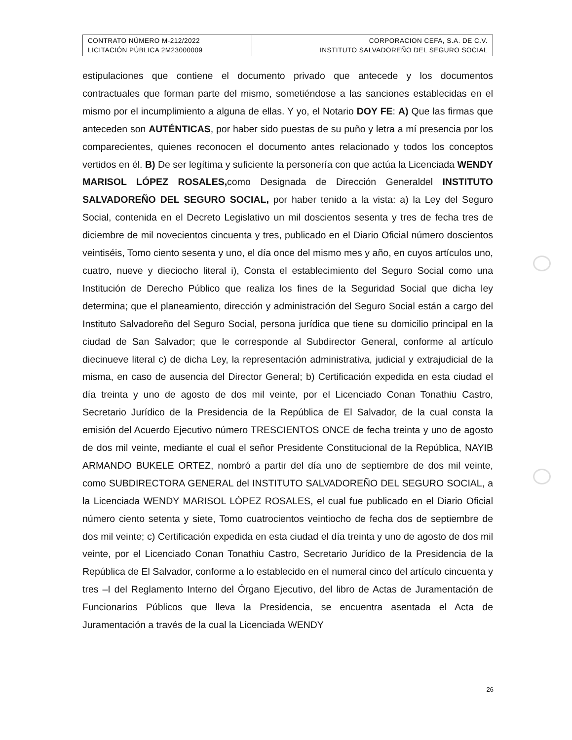| CONTRATO NÚMERO M-212/2022 LICITACIÓN PÚBLICA 2M23000009 | CORPORACION CEFA, S.A. DE C.V. INSTITUTO SALVADOREÑO DEL SEGURO SOCIAL |
estipulaciones que contiene el documento privado que antecede y los documentos contractuales que forman parte del mismo, sometiéndose a las sanciones establecidas en el mismo por el incumplimiento a alguna de ellas. Y yo, el Notario DOY FE: A) Que las firmas que anteceden son AUTÉNTICAS, por haber sido puestas de su puño y letra a mí presencia por los comparecientes, quienes reconocen el documento antes relacionado y todos los conceptos vertidos en él. B) De ser legítima y suficiente la personería con que actúa la Licenciada WENDY MARISOL LÓPEZ ROSALES, como Designada de Dirección Generaldel INSTITUTO SALVADOREÑO DEL SEGURO SOCIAL, por haber tenido a la vista: a) la Ley del Seguro Social, contenida en el Decreto Legislativo un mil doscientos sesenta y tres de fecha tres de diciembre de mil novecientos cincuenta y tres, publicado en el Diario Oficial número doscientos veintiséis, Tomo ciento sesenta y uno, el día once del mismo mes y año, en cuyos artículos uno, cuatro, nueve y dieciocho literal i), Consta el establecimiento del Seguro Social como una Institución de Derecho Público que realiza los fines de la Seguridad Social que dicha ley determina; que el planeamiento, dirección y administración del Seguro Social están a cargo del Instituto Salvadoreño del Seguro Social, persona jurídica que tiene su domicilio principal en la ciudad de San Salvador; que le corresponde al Subdirector General, conforme al artículo diecinueve literal c) de dicha Ley, la representación administrativa, judicial y extrajudicial de la misma, en caso de ausencia del Director General; b) Certificación expedida en esta ciudad el día treinta y uno de agosto de dos mil veinte, por el Licenciado Conan Tonathiu Castro, Secretario Jurídico de la Presidencia de la República de El Salvador, de la cual consta la emisión del Acuerdo Ejecutivo número TRESCIENTOS ONCE de fecha treinta y uno de agosto de dos mil veinte, mediante el cual el señor Presidente Constitucional de la República, NAYIB ARMANDO BUKELE ORTEZ, nombró a partir del día uno de septiembre de dos mil veinte, como SUBDIRECTORA GENERAL del INSTITUTO SALVADOREÑO DEL SEGURO SOCIAL, a la Licenciada WENDY MARISOL LÓPEZ ROSALES, el cual fue publicado en el Diario Oficial número ciento setenta y siete, Tomo cuatrocientos veintiocho de fecha dos de septiembre de dos mil veinte; c) Certificación expedida en esta ciudad el día treinta y uno de agosto de dos mil veinte, por el Licenciado Conan Tonathiu Castro, Secretario Jurídico de la Presidencia de la República de El Salvador, conforme a lo establecido en el numeral cinco del artículo cincuenta y tres –I del Reglamento Interno del Órgano Ejecutivo, del libro de Actas de Juramentación de Funcionarios Públicos que lleva la Presidencia, se encuentra asentada el Acta de Juramentación a través de la cual la Licenciada WENDY
26